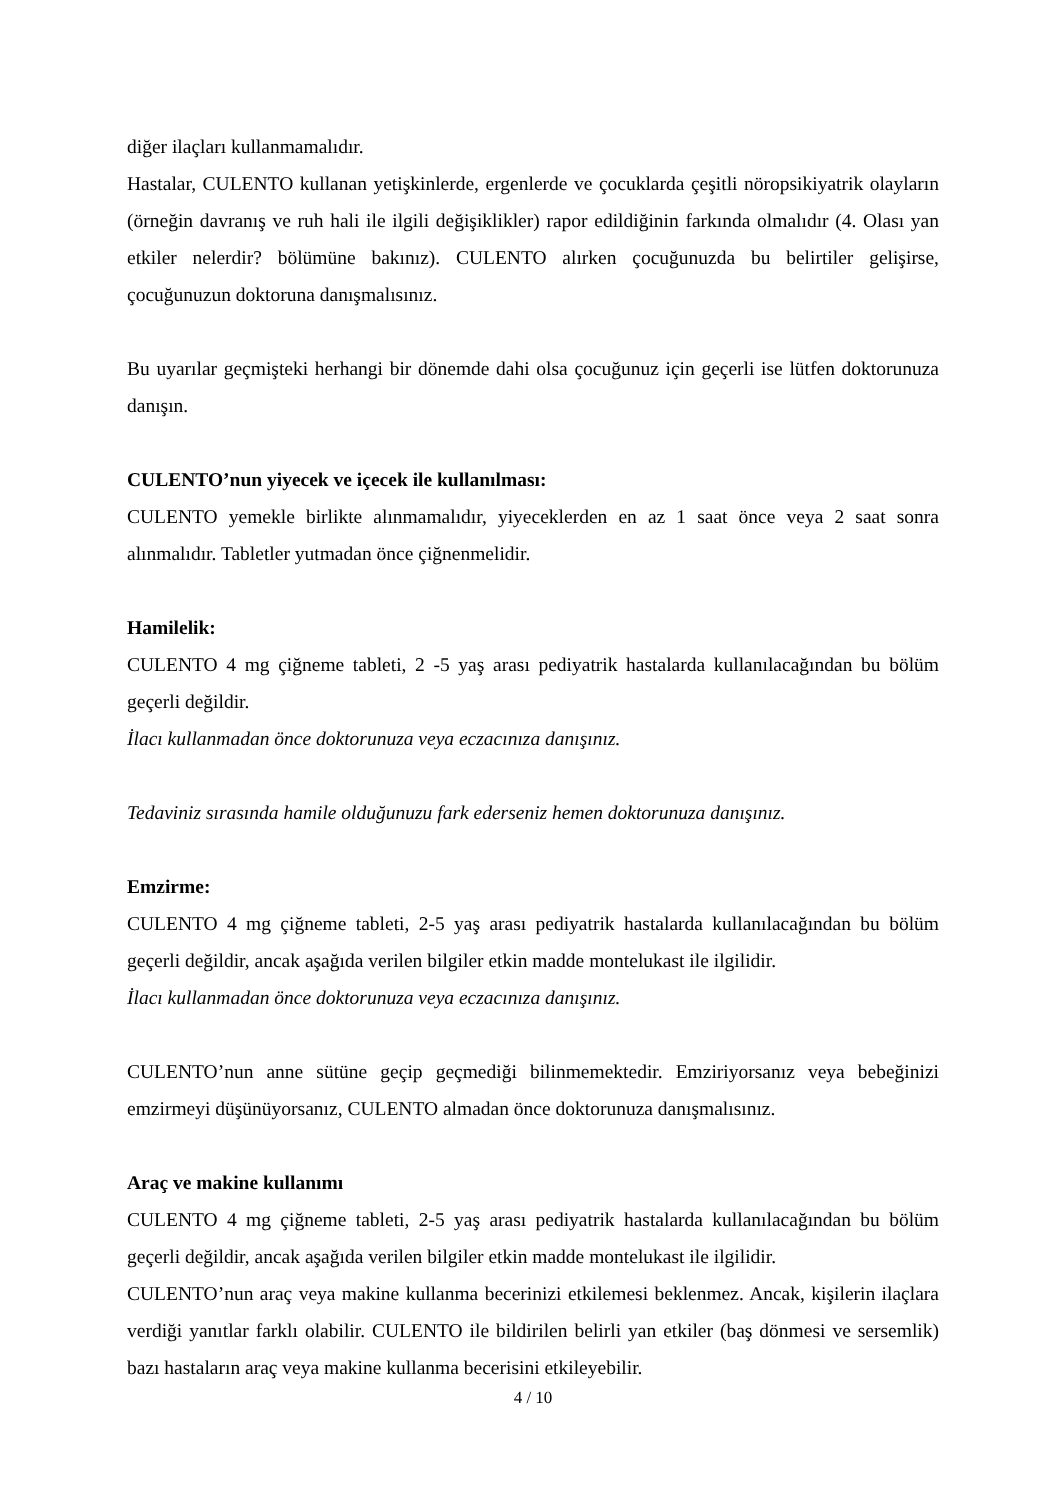diğer ilaçları kullanmamalıdır.
Hastalar, CULENTO kullanan yetişkinlerde, ergenlerde ve çocuklarda çeşitli nöropsikiyatrik olayların (örneğin davranış ve ruh hali ile ilgili değişiklikler) rapor edildiğinin farkında olmalıdır (4. Olası yan etkiler nelerdir? bölümüne bakınız). CULENTO alırken çocuğunuzda bu belirtiler gelişirse, çocuğunuzun doktoruna danışmalısınız.
Bu uyarılar geçmişteki herhangi bir dönemde dahi olsa çocuğunuz için geçerli ise lütfen doktorunuza danışın.
CULENTO’nun yiyecek ve içecek ile kullanılması:
CULENTO yemekle birlikte alınmamalıdır, yiyeceklerden en az 1 saat önce veya 2 saat sonra alınmalıdır. Tabletler yutmadan önce çiğnenmelidir.
Hamilelik:
CULENTO 4 mg çiğneme tableti, 2 -5 yaş arası pediyatrik hastalarda kullanılacağından bu bölüm geçerli değildir.
İlacı kullanmadan önce doktorunuza veya eczacınıza danışınız.
Tedaviniz sırasında hamile olduğunuzu fark ederseniz hemen doktorunuza danışınız.
Emzirme:
CULENTO 4 mg çiğneme tableti, 2-5 yaş arası pediyatrik hastalarda kullanılacağından bu bölüm geçerli değildir, ancak aşağıda verilen bilgiler etkin madde montelukast ile ilgilidir.
İlacı kullanmadan önce doktorunuza veya eczacınıza danışınız.
CULENTO’nun anne sütüne geçip geçmediği bilinmemektedir. Emziriyorsanız veya bebeğinizi emzirmeyi düşünüyorsanız, CULENTO almadan önce doktorunuza danışmalısınız.
Araç ve makine kullanımı
CULENTO 4 mg çiğneme tableti, 2-5 yaş arası pediyatrik hastalarda kullanılacağından bu bölüm geçerli değildir, ancak aşağıda verilen bilgiler etkin madde montelukast ile ilgilidir.
CULENTO’nun araç veya makine kullanma becerinizi etkilemesi beklenmez. Ancak, kişilerin ilaçlara verdiği yanıtlar farklı olabilir. CULENTO ile bildirilen belirli yan etkiler (baş dönmesi ve sersemlik) bazı hastaların araç veya makine kullanma becerisini etkileyebilir.
4 / 10